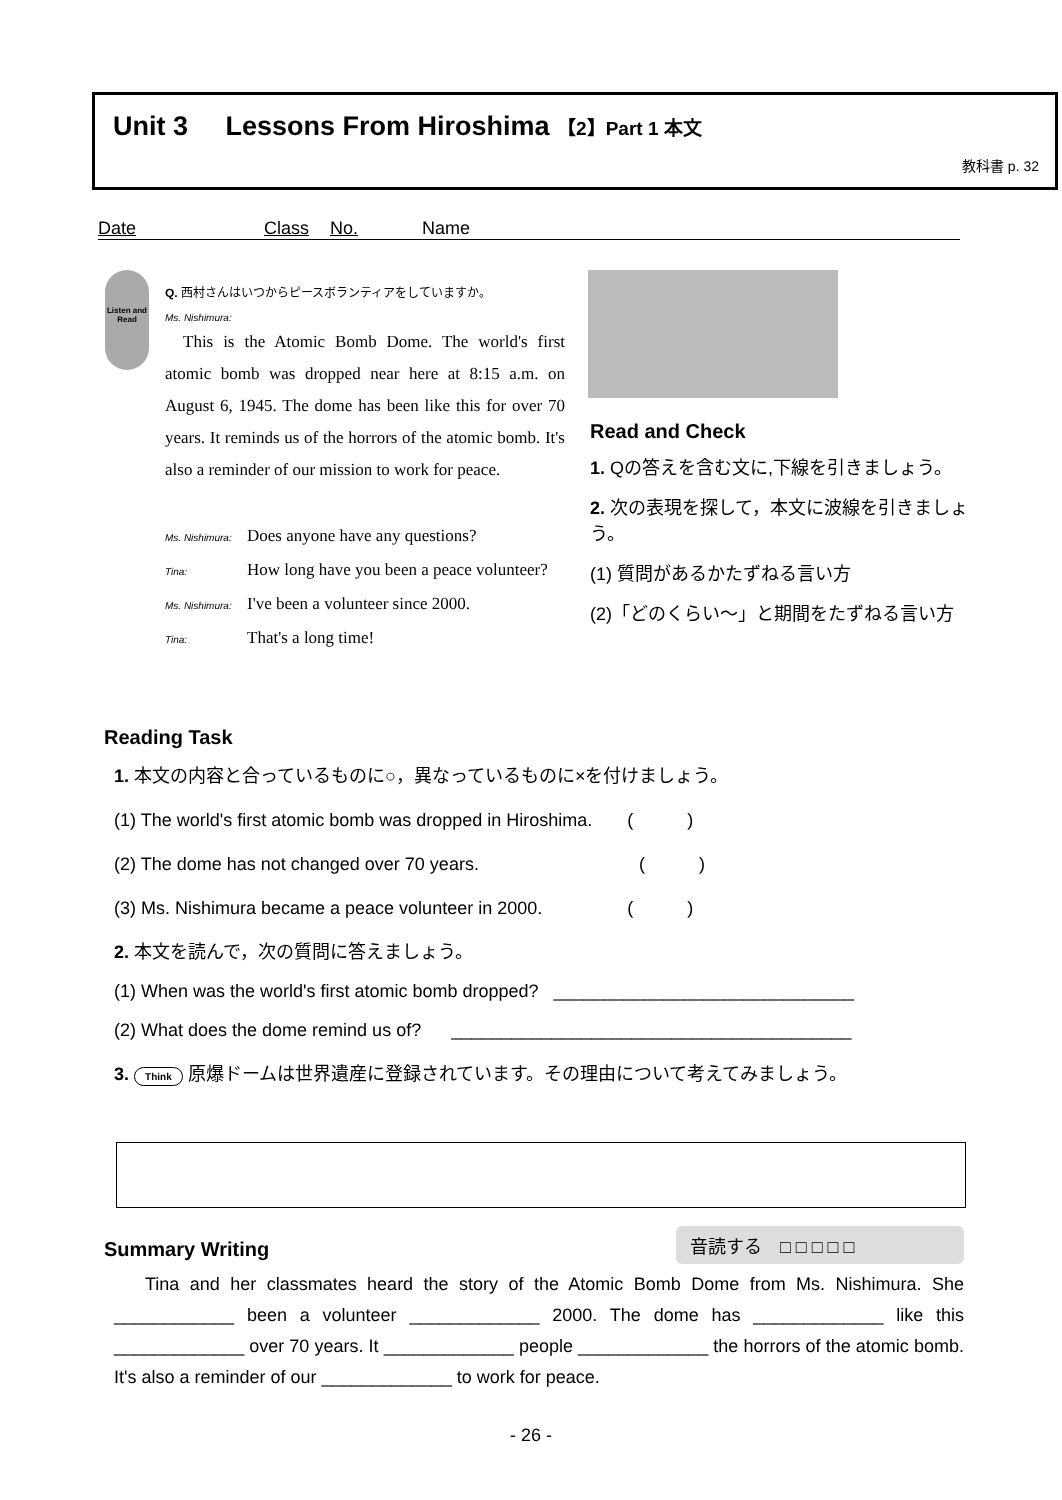Unit 3 Lessons From Hiroshima 【2】Part 1 本文
教科書 p. 32
Date Class No. Name
Listen and Read
Q. 西村さんはいつからピースボランティアをしていますか。
Ms. Nishimura:
This is the Atomic Bomb Dome. The world's first atomic bomb was dropped near here at 8:15 a.m. on August 6, 1945. The dome has been like this for over 70 years. It reminds us of the horrors of the atomic bomb. It's also a reminder of our mission to work for peace.
Ms. Nishimura: Does anyone have any questions?
Tina: How long have you been a peace volunteer?
Ms. Nishimura: I've been a volunteer since 2000.
Tina: That's a long time!
Read and Check
1. Qの答えを含む文に,下線を引きましょう。
2. 次の表現を探して，本文に波線を引きましょう。
(1) 質問があるかたずねる言い方
(2)「どのくらい～」と期間をたずねる言い方
Reading Task
1. 本文の内容と合っているものに○，異なっているものに×を付けましょう。
(1) The world's first atomic bomb was dropped in Hiroshima. (　　　)
(2) The dome has not changed over 70 years. (　　　)
(3) Ms. Nishimura became a peace volunteer in 2000. (　　　)
2. 本文を読んで，次の質問に答えましょう。
(1) When was the world's first atomic bomb dropped? ______________________________
(2) What does the dome remind us of? ________________________________________
3. Think 原爆ドームは世界遺産に登録されています。その理由について考えてみましょう。
音読する　□ □ □ □ □
Summary Writing
Tina and her classmates heard the story of the Atomic Bomb Dome from Ms. Nishimura. She ____________ been a volunteer _____________ 2000. The dome has _____________ like this _____________ over 70 years. It _____________ people _____________ the horrors of the atomic bomb. It's also a reminder of our _____________ to work for peace.
- 26 -